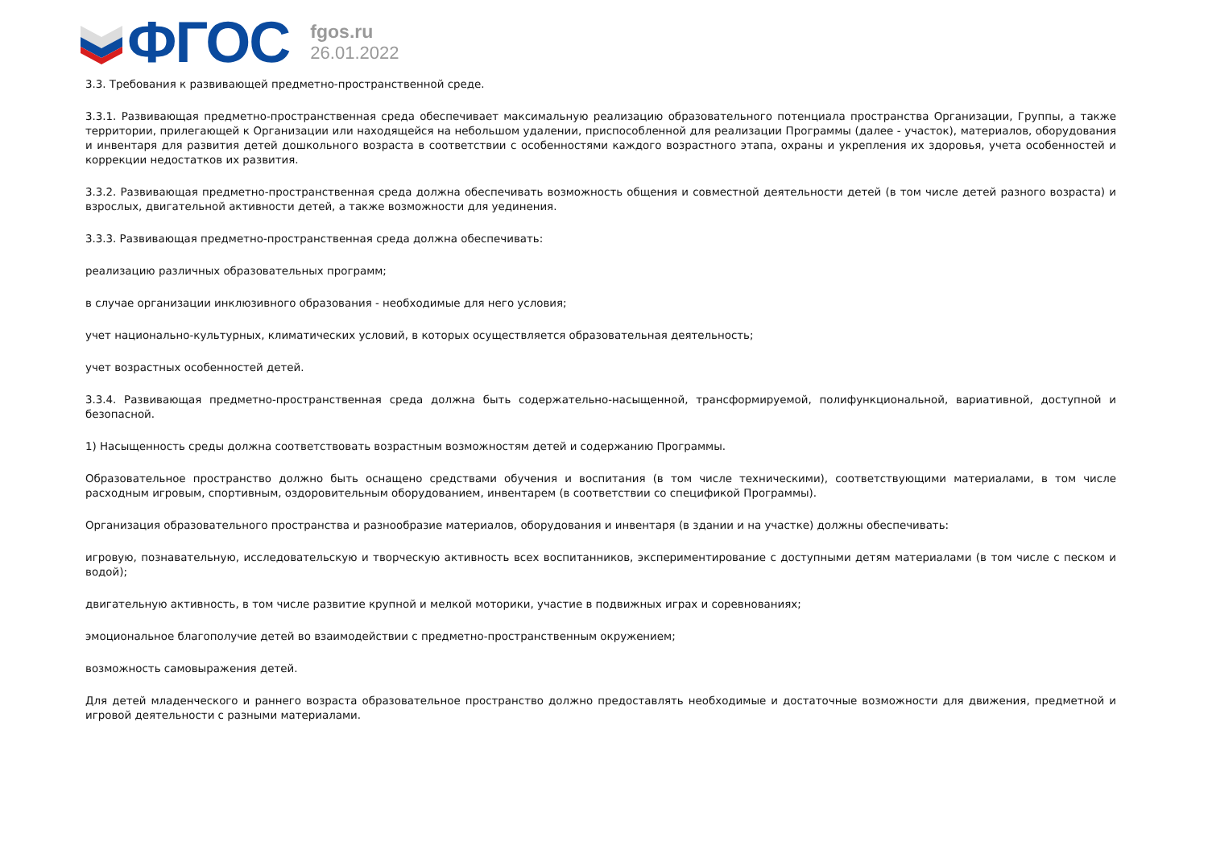ФГОС
fgos.ru
26.01.2022
3.3. Требования к развивающей предметно-пространственной среде.
3.3.1. Развивающая предметно-пространственная среда обеспечивает максимальную реализацию образовательного потенциала пространства Организации, Группы, а также территории, прилегающей к Организации или находящейся на небольшом удалении, приспособленной для реализации Программы (далее - участок), материалов, оборудования и инвентаря для развития детей дошкольного возраста в соответствии с особенностями каждого возрастного этапа, охраны и укрепления их здоровья, учета особенностей и коррекции недостатков их развития.
3.3.2. Развивающая предметно-пространственная среда должна обеспечивать возможность общения и совместной деятельности детей (в том числе детей разного возраста) и взрослых, двигательной активности детей, а также возможности для уединения.
3.3.3. Развивающая предметно-пространственная среда должна обеспечивать:
реализацию различных образовательных программ;
в случае организации инклюзивного образования - необходимые для него условия;
учет национально-культурных, климатических условий, в которых осуществляется образовательная деятельность;
учет возрастных особенностей детей.
3.3.4. Развивающая предметно-пространственная среда должна быть содержательно-насыщенной, трансформируемой, полифункциональной, вариативной, доступной и безопасной.
1) Насыщенность среды должна соответствовать возрастным возможностям детей и содержанию Программы.
Образовательное пространство должно быть оснащено средствами обучения и воспитания (в том числе техническими), соответствующими материалами, в том числе расходным игровым, спортивным, оздоровительным оборудованием, инвентарем (в соответствии со спецификой Программы).
Организация образовательного пространства и разнообразие материалов, оборудования и инвентаря (в здании и на участке) должны обеспечивать:
игровую, познавательную, исследовательскую и творческую активность всех воспитанников, экспериментирование с доступными детям материалами (в том числе с песком и водой);
двигательную активность, в том числе развитие крупной и мелкой моторики, участие в подвижных играх и соревнованиях;
эмоциональное благополучие детей во взаимодействии с предметно-пространственным окружением;
возможность самовыражения детей.
Для детей младенческого и раннего возраста образовательное пространство должно предоставлять необходимые и достаточные возможности для движения, предметной и игровой деятельности с разными материалами.